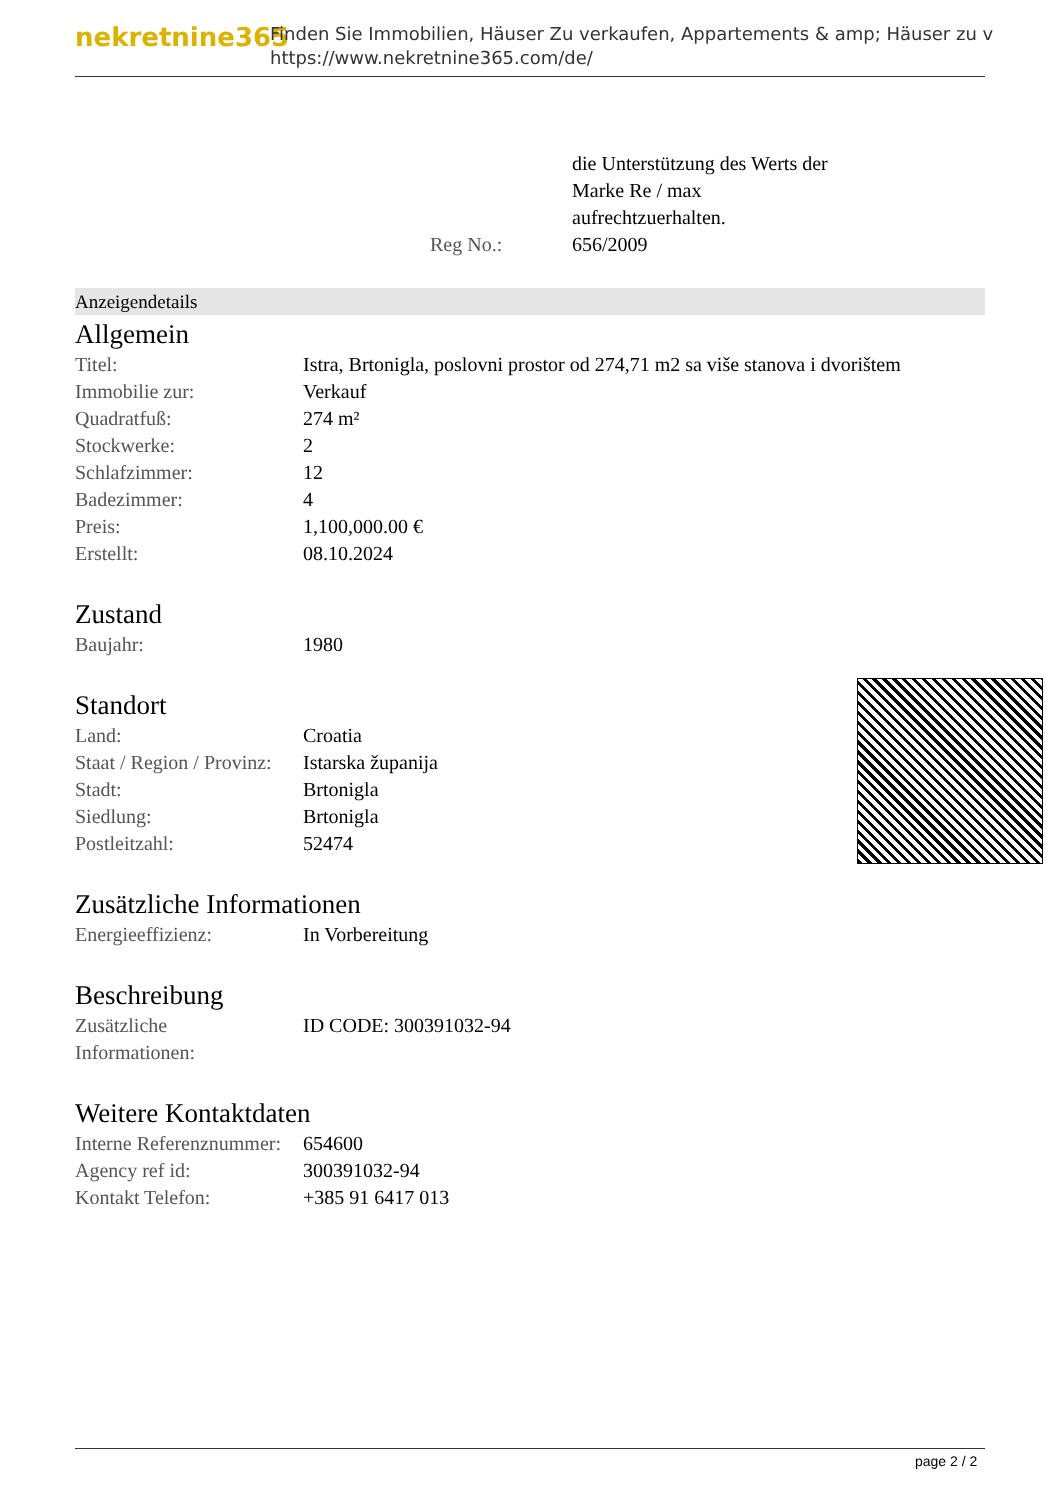nekretnine365
Finden Sie Immobilien, Häuser Zu verkaufen, Appartements & amp; Häuser zu v
https://www.nekretnine365.com/de/
| | die Unterstützung des Werts der Marke Re / max aufrechtzuerhalten. |
| Reg No.: | 656/2009 |
Anzeigendetails
Allgemein
| Titel: | Istra, Brtonigla, poslovni prostor od 274,71 m2 sa više stanova i dvorištem |
| Immobilie zur: | Verkauf |
| Quadratfuß: | 274 m² |
| Stockwerke: | 2 |
| Schlafzimmer: | 12 |
| Badezimmer: | 4 |
| Preis: | 1,100,000.00 € |
| Erstellt: | 08.10.2024 |
Zustand
| Baujahr: | 1980 |
Standort
| Land: | Croatia |
| Staat / Region / Provinz: | Istarska županija |
| Stadt: | Brtonigla |
| Siedlung: | Brtonigla |
| Postleitzahl: | 52474 |
Zusätzliche Informationen
| Energieeffizienz: | In Vorbereitung |
Beschreibung
| Zusätzliche Informationen: | ID CODE: 300391032-94 |
Weitere Kontaktdaten
| Interne Referenznummer: | 654600 |
| Agency ref id: | 300391032-94 |
| Kontakt Telefon: | +385 91 6417 013 |
page 2 / 2